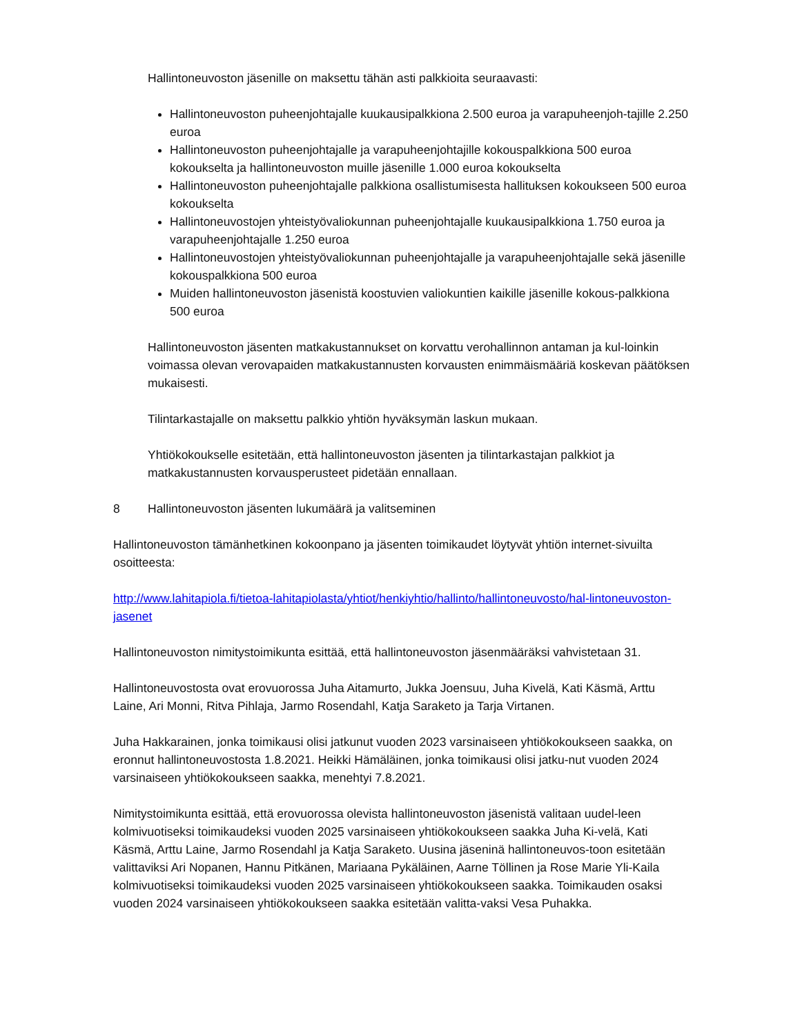Hallintoneuvoston jäsenille on maksettu tähän asti palkkioita seuraavasti:
Hallintoneuvoston puheenjohtajalle kuukausipalkkiona 2.500 euroa ja varapuheenjoh-tajille 2.250 euroa
Hallintoneuvoston puheenjohtajalle ja varapuheenjohtajille kokouspalkkiona 500 euroa kokoukselta ja hallintoneuvoston muille jäsenille 1.000 euroa kokoukselta
Hallintoneuvoston puheenjohtajalle palkkiona osallistumisesta hallituksen kokoukseen 500 euroa kokoukselta
Hallintoneuvostojen yhteistyövaliokunnan puheenjohtajalle kuukausipalkkiona 1.750 euroa ja varapuheenjohtajalle 1.250 euroa
Hallintoneuvostojen yhteistyövaliokunnan puheenjohtajalle ja varapuheenjohtajalle sekä jäsenille kokouspalkkiona 500 euroa
Muiden hallintoneuvoston jäsenistä koostuvien valiokuntien kaikille jäsenille kokous-palkkiona 500 euroa
Hallintoneuvoston jäsenten matkakustannukset on korvattu verohallinnon antaman ja kul-loinkin voimassa olevan verovapaiden matkakustannusten korvausten enimmäismääriä koskevan päätöksen mukaisesti.
Tilintarkastajalle on maksettu palkkio yhtiön hyväksymän laskun mukaan.
Yhtiökokoukselle esitetään, että hallintoneuvoston jäsenten ja tilintarkastajan palkkiot ja matkakustannusten korvausperusteet pidetään ennallaan.
8 Hallintoneuvoston jäsenten lukumäärä ja valitseminen
Hallintoneuvoston tämänhetkinen kokoonpano ja jäsenten toimikaudet löytyvät yhtiön internet-sivuilta osoitteesta:
http://www.lahitapiola.fi/tietoa-lahitapiolasta/yhtiot/henkiyhtio/hallinto/hallintoneuvosto/hal-lintoneuvoston-jasenet
Hallintoneuvoston nimitystoimikunta esittää, että hallintoneuvoston jäsenmääräksi vahvistetaan 31.
Hallintoneuvostosta ovat erovuorossa Juha Aitamurto, Jukka Joensuu, Juha Kivelä, Kati Käsmä, Arttu Laine, Ari Monni, Ritva Pihlaja, Jarmo Rosendahl, Katja Saraketo ja Tarja Virtanen.
Juha Hakkarainen, jonka toimikausi olisi jatkunut vuoden 2023 varsinaiseen yhtiökokoukseen saakka, on eronnut hallintoneuvostosta 1.8.2021. Heikki Hämäläinen, jonka toimikausi olisi jatku-nut vuoden 2024 varsinaiseen yhtiökokoukseen saakka, menehtyi 7.8.2021.
Nimitystoimikunta esittää, että erovuorossa olevista hallintoneuvoston jäsenistä valitaan uudel-leen kolmivuotiseksi toimikaudeksi vuoden 2025 varsinaiseen yhtiökokoukseen saakka Juha Ki-velä, Kati Käsmä, Arttu Laine, Jarmo Rosendahl ja Katja Saraketo. Uusina jäseninä hallintoneuvos-toon esitetään valittaviksi Ari Nopanen, Hannu Pitkänen, Mariaana Pykäläinen, Aarne Töllinen ja Rose Marie Yli-Kaila kolmivuotiseksi toimikaudeksi vuoden 2025 varsinaiseen yhtiökokoukseen saakka. Toimikauden osaksi vuoden 2024 varsinaiseen yhtiökokoukseen saakka esitetään valitta-vaksi Vesa Puhakka.